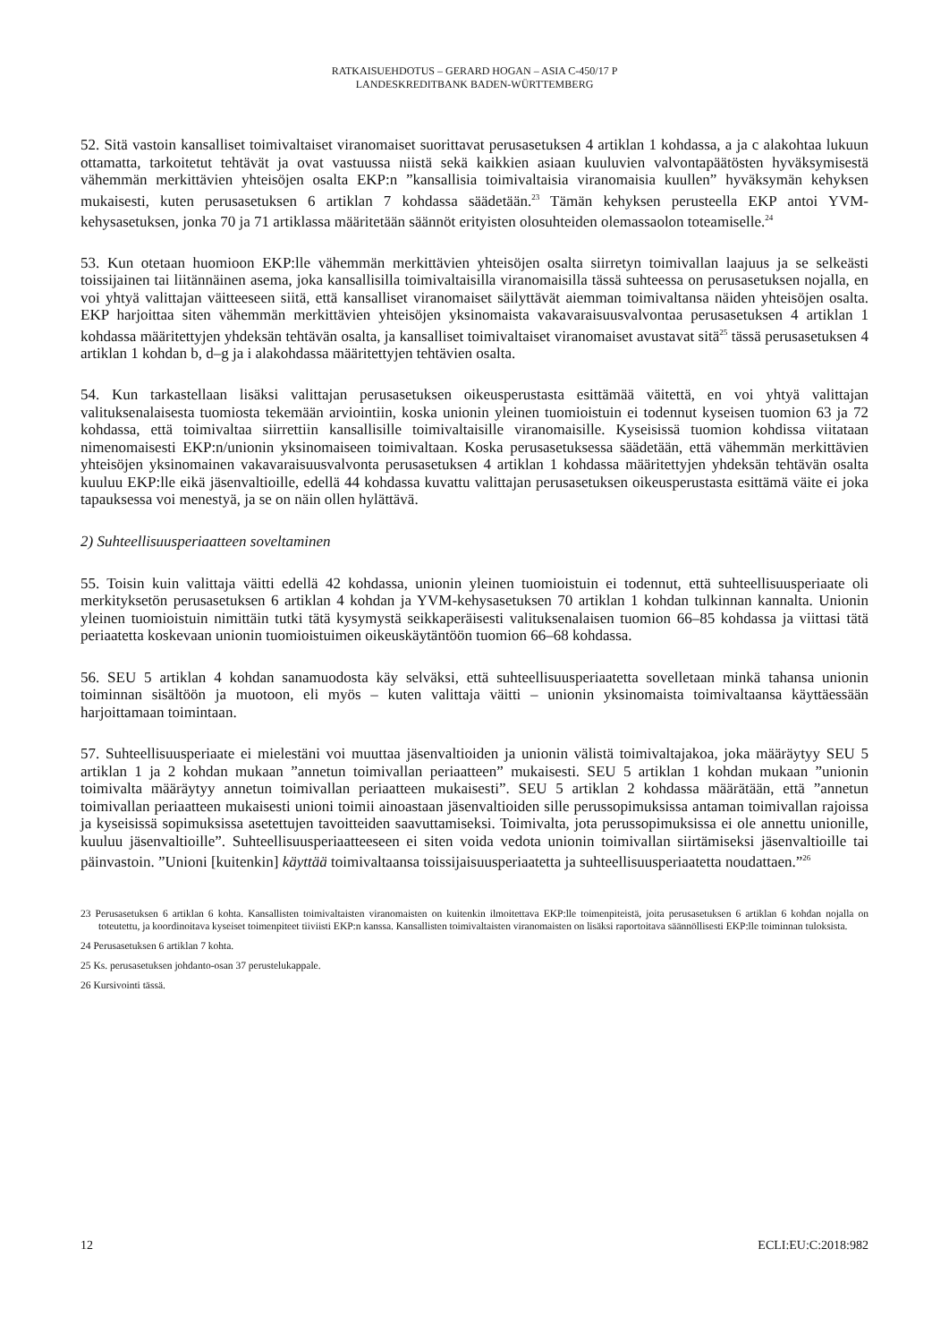RATKAISUEHDOTUS – GERARD HOGAN – ASIA C-450/17 P
LANDESKREDITBANK BADEN-WÜRTTEMBERG
52. Sitä vastoin kansalliset toimivaltaiset viranomaiset suorittavat perusasetuksen 4 artiklan 1 kohdassa, a ja c alakohtaa lukuun ottamatta, tarkoitetut tehtävät ja ovat vastuussa niistä sekä kaikkien asiaan kuuluvien valvontapäätösten hyväksymisestä vähemmän merkittävien yhteisöjen osalta EKP:n ”kansallisia toimivaltaisia viranomaisia kuullen” hyväksymän kehyksen mukaisesti, kuten perusasetuksen 6 artiklan 7 kohdassa säädetään.<sup>23</sup> Tämän kehyksen perusteella EKP antoi YVM-kehysasetuksen, jonka 70 ja 71 artiklassa määritetään säännöt erityisten olosuhteiden olemassaolon toteamiselle.<sup>24</sup>
53. Kun otetaan huomioon EKP:lle vähemmän merkittävien yhteisöjen osalta siirretyn toimivallan laajuus ja se selkeästi toissijainen tai liitännäinen asema, joka kansallisilla toimivaltaisilla viranomaisilla tässä suhteessa on perusasetuksen nojalla, en voi yhtyä valittajan väitteeseen siitä, että kansalliset viranomaiset säilyttävät aiemman toimivaltansa näiden yhteisöjen osalta. EKP harjoittaa siten vähemmän merkittävien yhteisöjen yksinomaista vakavaraisuusvalvontaa perusasetuksen 4 artiklan 1 kohdassa määritettyjen yhdeksän tehtävän osalta, ja kansalliset toimivaltaiset viranomaiset avustavat sitä<sup>25</sup> tässä perusasetuksen 4 artiklan 1 kohdan b, d–g ja i alakohdassa määritettyjen tehtävien osalta.
54. Kun tarkastellaan lisäksi valittajan perusasetuksen oikeusperustasta esittämää väitettä, en voi yhtyä valittajan valituksenalaisesta tuomiosta tekemään arviointiin, koska unionin yleinen tuomioistuin ei todennut kyseisen tuomion 63 ja 72 kohdassa, että toimivaltaa siirrettiin kansallisille toimivaltaisille viranomaisille. Kyseisissä tuomion kohdissa viitataan nimenomaisesti EKP:n/unionin yksinomaiseen toimivaltaan. Koska perusasetuksessa säädetään, että vähemmän merkittävien yhteisöjen yksinomainen vakavaraisuusvalvonta perusasetuksen 4 artiklan 1 kohdassa määritettyjen yhdeksän tehtävän osalta kuuluu EKP:lle eikä jäsenvaltioille, edellä 44 kohdassa kuvattu valittajan perusasetuksen oikeusperustasta esittämä väite ei joka tapauksessa voi menestyä, ja se on näin ollen hylättävä.
2) Suhteellisuusperiaatteen soveltaminen
55. Toisin kuin valittaja väitti edellä 42 kohdassa, unionin yleinen tuomioistuin ei todennut, että suhteellisuusperiaate oli merkityksetön perusasetuksen 6 artiklan 4 kohdan ja YVM-kehysasetuksen 70 artiklan 1 kohdan tulkinnan kannalta. Unionin yleinen tuomioistuin nimittäin tutki tätä kysymystä seikkaperäisesti valituksenalaisen tuomion 66–85 kohdassa ja viittasi tätä periaatetta koskevaan unionin tuomioistuimen oikeuskäytäntöön tuomion 66–68 kohdassa.
56. SEU 5 artiklan 4 kohdan sanamuodosta käy selväksi, että suhteellisuusperiaatetta sovelletaan minkä tahansa unionin toiminnan sisältöön ja muotoon, eli myös – kuten valittaja väitti – unionin yksinomaista toimivaltaansa käyttäessään harjoittamaan toimintaan.
57. Suhteellisuusperiaate ei mielestäni voi muuttaa jäsenvaltioiden ja unionin välistä toimivaltajakoa, joka määräytyy SEU 5 artiklan 1 ja 2 kohdan mukaan ”annetun toimivallan periaatteen” mukaisesti. SEU 5 artiklan 1 kohdan mukaan ”unionin toimivalta määräytyy annetun toimivallan periaatteen mukaisesti”. SEU 5 artiklan 2 kohdassa määrätään, että ”annetun toimivallan periaatteen mukaisesti unioni toimii ainoastaan jäsenvaltioiden sille perussopimuksissa antaman toimivallan rajoissa ja kyseisissä sopimuksissa asetettujen tavoitteiden saavuttamiseksi. Toimivalta, jota perussopimuksissa ei ole annettu unionille, kuuluu jäsenvaltioille”. Suhteellisuusperiaatteeseen ei siten voida vedota unionin toimivallan siirtämiseksi jäsenvaltioille tai päinvastoin. ”Unioni [kuitenkin] käyttää toimivaltaansa toissijaisuusperiaatetta ja suhteellisuusperiaatetta noudattaen.”<sup>26</sup>
23 Perusasetuksen 6 artiklan 6 kohta. Kansallisten toimivaltaisten viranomaisten on kuitenkin ilmoitettava EKP:lle toimenpiteistä, joita perusasetuksen 6 artiklan 6 kohdan nojalla on toteutettu, ja koordinoitava kyseiset toimenpiteet tiiviisti EKP:n kanssa. Kansallisten toimivaltaisten viranomaisten on lisäksi raportoitava säännöllisesti EKP:lle toiminnan tuloksista.
24 Perusasetuksen 6 artiklan 7 kohta.
25 Ks. perusasetuksen johdanto-osan 37 perustelukappale.
26 Kursivointi tässä.
12 ECLI:EU:C:2018:982